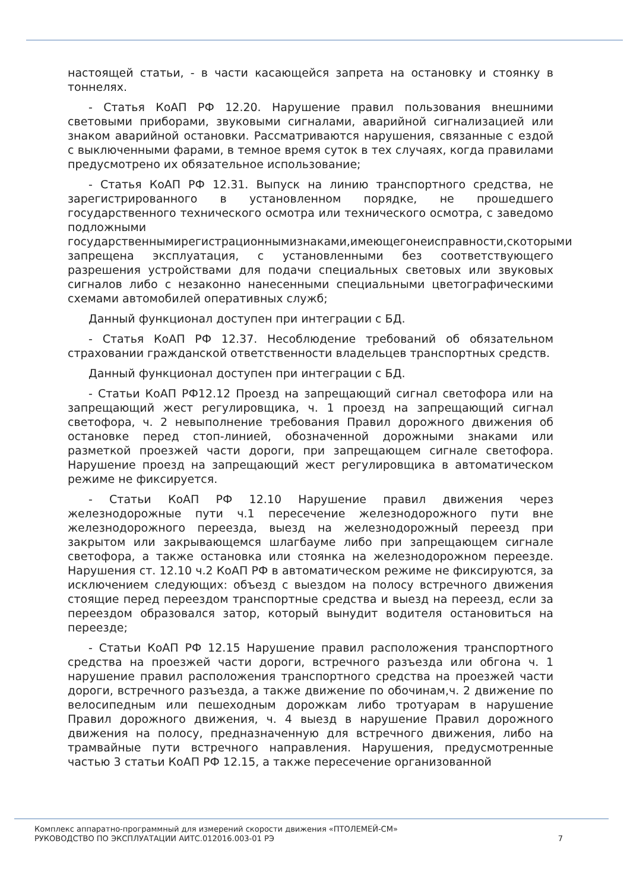настоящей статьи, - в части касающейся запрета на остановку и стоянку в тоннелях.
- Статья КоАП РФ 12.20. Нарушение правил пользования внешними световыми приборами, звуковыми сигналами, аварийной сигнализацией или знаком аварийной остановки. Рассматриваются нарушения, связанные с ездой с выключенными фарами, в темное время суток в тех случаях, когда правилами предусмотрено их обязательное использование;
- Статья КоАП РФ 12.31. Выпуск на линию транспортного средства, не зарегистрированного в установленном порядке, не прошедшего государственного технического осмотра или технического осмотра, с заведомо подложными государственнымирегистрационнымизнаками,имеющегонеисправности,скоторыми запрещена эксплуатация, с установленными без соответствующего разрешения устройствами для подачи специальных световых или звуковых сигналов либо с незаконно нанесенными специальными цветографическими схемами автомобилей оперативных служб;
Данный функционал доступен при интеграции с БД.
- Статья КоАП РФ 12.37. Несоблюдение требований об обязательном страховании гражданской ответственности владельцев транспортных средств.
Данный функционал доступен при интеграции с БД.
- Статьи КоАП РФ12.12 Проезд на запрещающий сигнал светофора или на запрещающий жест регулировщика, ч. 1 проезд на запрещающий сигнал светофора, ч. 2 невыполнение требования Правил дорожного движения об остановке перед стоп-линией, обозначенной дорожными знаками или разметкой проезжей части дороги, при запрещающем сигнале светофора. Нарушение проезд на запрещающий жест регулировщика в автоматическом режиме не фиксируется.
- Статьи КоАП РФ 12.10 Нарушение правил движения через железнодорожные пути ч.1 пересечение железнодорожного пути вне железнодорожного переезда, выезд на железнодорожный переезд при закрытом или закрывающемся шлагбауме либо при запрещающем сигнале светофора, а также остановка или стоянка на железнодорожном переезде. Нарушения ст. 12.10 ч.2 КоАП РФ в автоматическом режиме не фиксируются, за исключением следующих: объезд с выездом на полосу встречного движения стоящие перед переездом транспортные средства и выезд на переезд, если за переездом образовался затор, который вынудит водителя остановиться на переезде;
- Статьи КоАП РФ 12.15 Нарушение правил расположения транспортного средства на проезжей части дороги, встречного разъезда или обгона ч. 1 нарушение правил расположения транспортного средства на проезжей части дороги, встречного разъезда, а также движение по обочинам,ч. 2 движение по велосипедным или пешеходным дорожкам либо тротуарам в нарушение Правил дорожного движения, ч. 4 выезд в нарушение Правил дорожного движения на полосу, предназначенную для встречного движения, либо на трамвайные пути встречного направления. Нарушения, предусмотренные частью 3 статьи КоАП РФ 12.15, а также пересечение организованной
Комплекс аппаратно-программный для измерений скорости движения «ПТОЛЕМЕЙ-СМ»
РУКОВОДСТВО ПО ЭКСПЛУАТАЦИИ АИТС.012016.003-01 РЭ
7